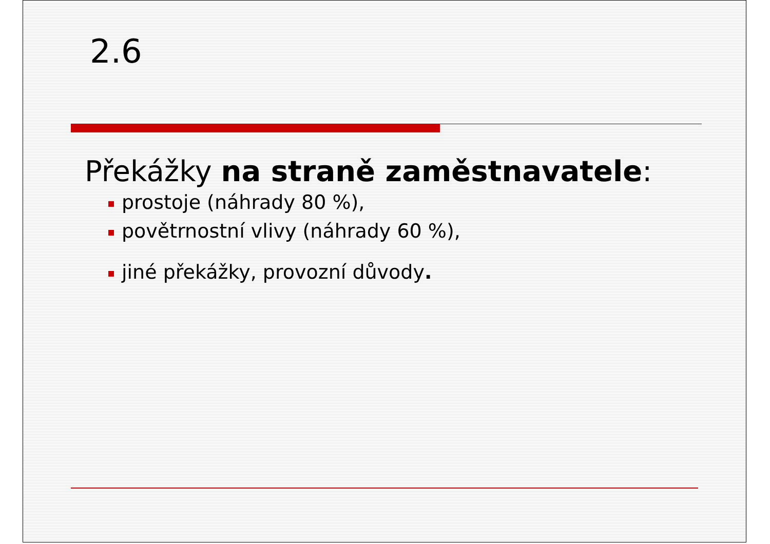2.6
Překážky na straně zaměstnavatele:
prostoje (náhrady 80 %),
povětrnostní vlivy (náhrady 60 %),
jiné překážky, provozní důvody.